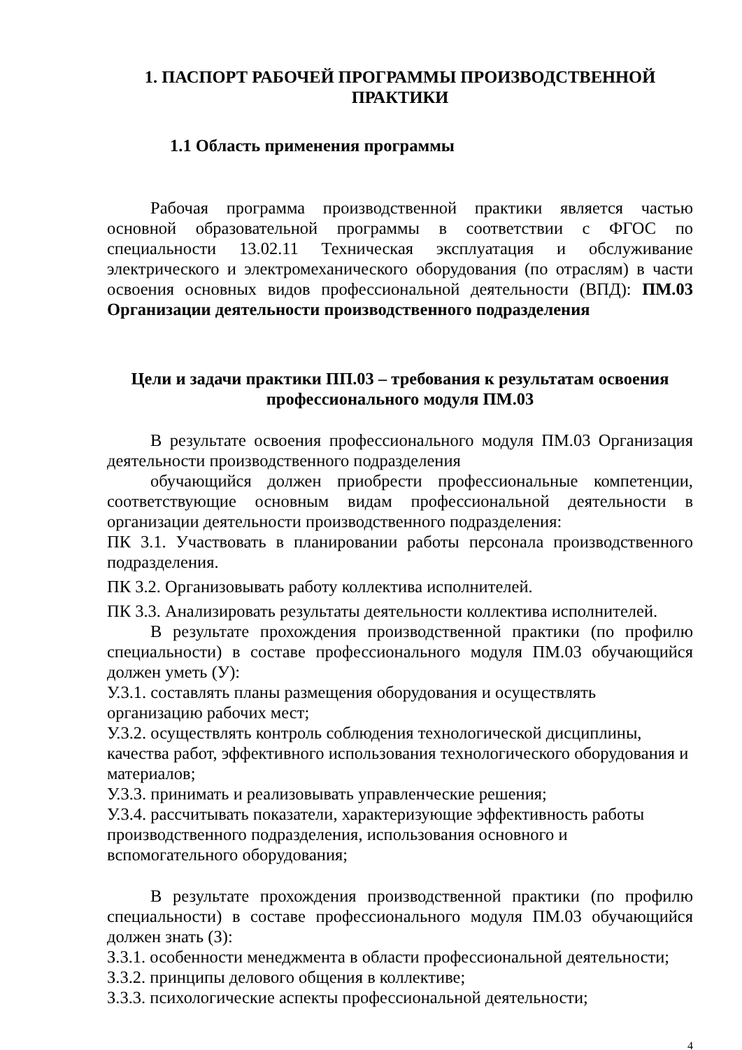1. ПАСПОРТ РАБОЧЕЙ ПРОГРАММЫ ПРОИЗВОДСТВЕННОЙ ПРАКТИКИ
1.1 Область применения программы
Рабочая программа производственной практики является частью основной образовательной программы в соответствии с ФГОС по специальности 13.02.11 Техническая эксплуатация и обслуживание электрического и электромеханического оборудования (по отраслям) в части освоения основных видов профессиональной деятельности (ВПД): ПМ.03 Организации деятельности производственного подразделения
Цели и задачи практики ПП.03 – требования к результатам освоения профессионального модуля ПМ.03
В результате освоения профессионального модуля ПМ.03 Организация деятельности производственного подразделения
обучающийся должен приобрести профессиональные компетенции, соответствующие основным видам профессиональной деятельности в организации деятельности производственного подразделения:
ПК 3.1. Участвовать в планировании работы персонала производственного подразделения.
ПК 3.2. Организовывать работу коллектива исполнителей.
ПК 3.3. Анализировать результаты деятельности коллектива исполнителей.
В результате прохождения производственной практики (по профилю специальности) в составе профессионального модуля ПМ.03 обучающийся должен уметь (У):
У.3.1. составлять планы размещения оборудования и осуществлять организацию рабочих мест;
У.3.2. осуществлять контроль соблюдения технологической дисциплины, качества работ, эффективного использования технологического оборудования и материалов;
У.3.3. принимать и реализовывать управленческие решения;
У.3.4. рассчитывать показатели, характеризующие эффективность работы производственного подразделения, использования основного и вспомогательного оборудования;
В результате прохождения производственной практики (по профилю специальности) в составе профессионального модуля ПМ.03 обучающийся должен знать (З):
З.3.1. особенности менеджмента в области профессиональной деятельности;
З.3.2. принципы делового общения в коллективе;
З.3.3. психологические аспекты профессиональной деятельности;
4